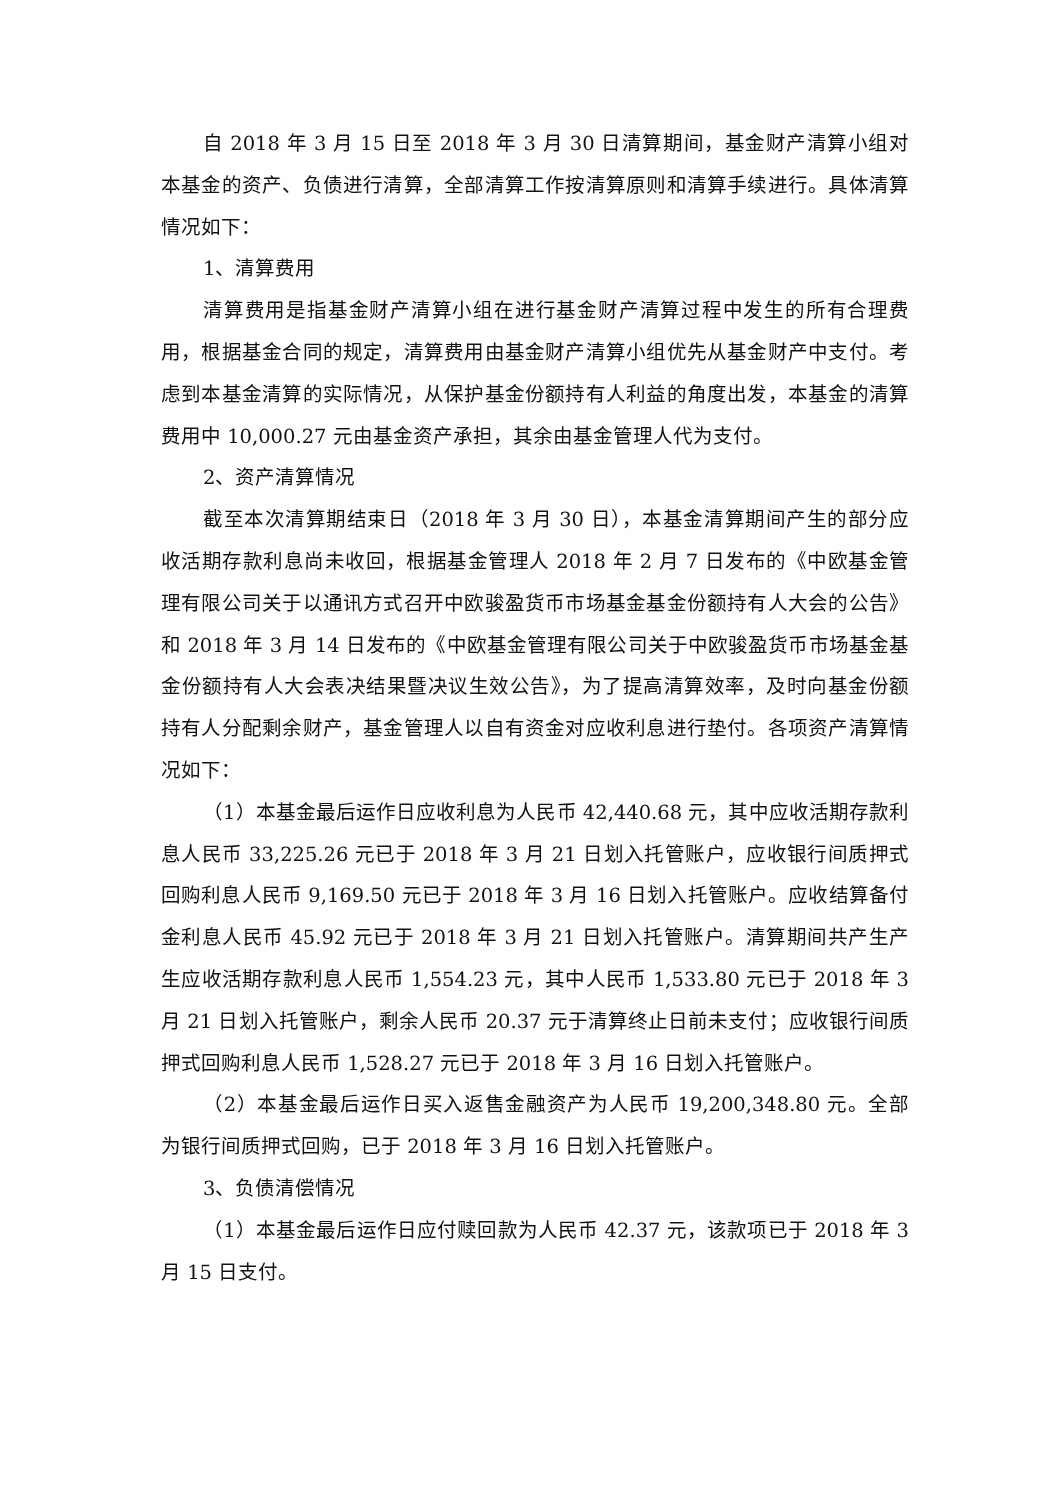自 2018 年 3 月 15 日至 2018 年 3 月 30 日清算期间，基金财产清算小组对本基金的资产、负债进行清算，全部清算工作按清算原则和清算手续进行。具体清算情况如下：
1、清算费用
清算费用是指基金财产清算小组在进行基金财产清算过程中发生的所有合理费用，根据基金合同的规定，清算费用由基金财产清算小组优先从基金财产中支付。考虑到本基金清算的实际情况，从保护基金份额持有人利益的角度出发，本基金的清算费用中 10,000.27 元由基金资产承担，其余由基金管理人代为支付。
2、资产清算情况
截至本次清算期结束日（2018 年 3 月 30 日），本基金清算期间产生的部分应收活期存款利息尚未收回，根据基金管理人 2018 年 2 月 7 日发布的《中欧基金管理有限公司关于以通讯方式召开中欧骏盈货币市场基金基金份额持有人大会的公告》和 2018 年 3 月 14 日发布的《中欧基金管理有限公司关于中欧骏盈货币市场基金基金份额持有人大会表决结果暨决议生效公告》，为了提高清算效率，及时向基金份额持有人分配剩余财产，基金管理人以自有资金对应收利息进行垫付。各项资产清算情况如下：
（1）本基金最后运作日应收利息为人民币 42,440.68 元，其中应收活期存款利息人民币 33,225.26 元已于 2018 年 3 月 21 日划入托管账户，应收银行间质押式回购利息人民币 9,169.50 元已于 2018 年 3 月 16 日划入托管账户。应收结算备付金利息人民币 45.92 元已于 2018 年 3 月 21 日划入托管账户。清算期间共产生产生应收活期存款利息人民币 1,554.23 元，其中人民币 1,533.80 元已于 2018 年 3 月 21 日划入托管账户，剩余人民币 20.37 元于清算终止日前未支付；应收银行间质押式回购利息人民币 1,528.27 元已于 2018 年 3 月 16 日划入托管账户。
（2）本基金最后运作日买入返售金融资产为人民币 19,200,348.80 元。全部为银行间质押式回购，已于 2018 年 3 月 16 日划入托管账户。
3、负债清偿情况
（1）本基金最后运作日应付赎回款为人民币 42.37 元，该款项已于 2018 年 3 月 15 日支付。